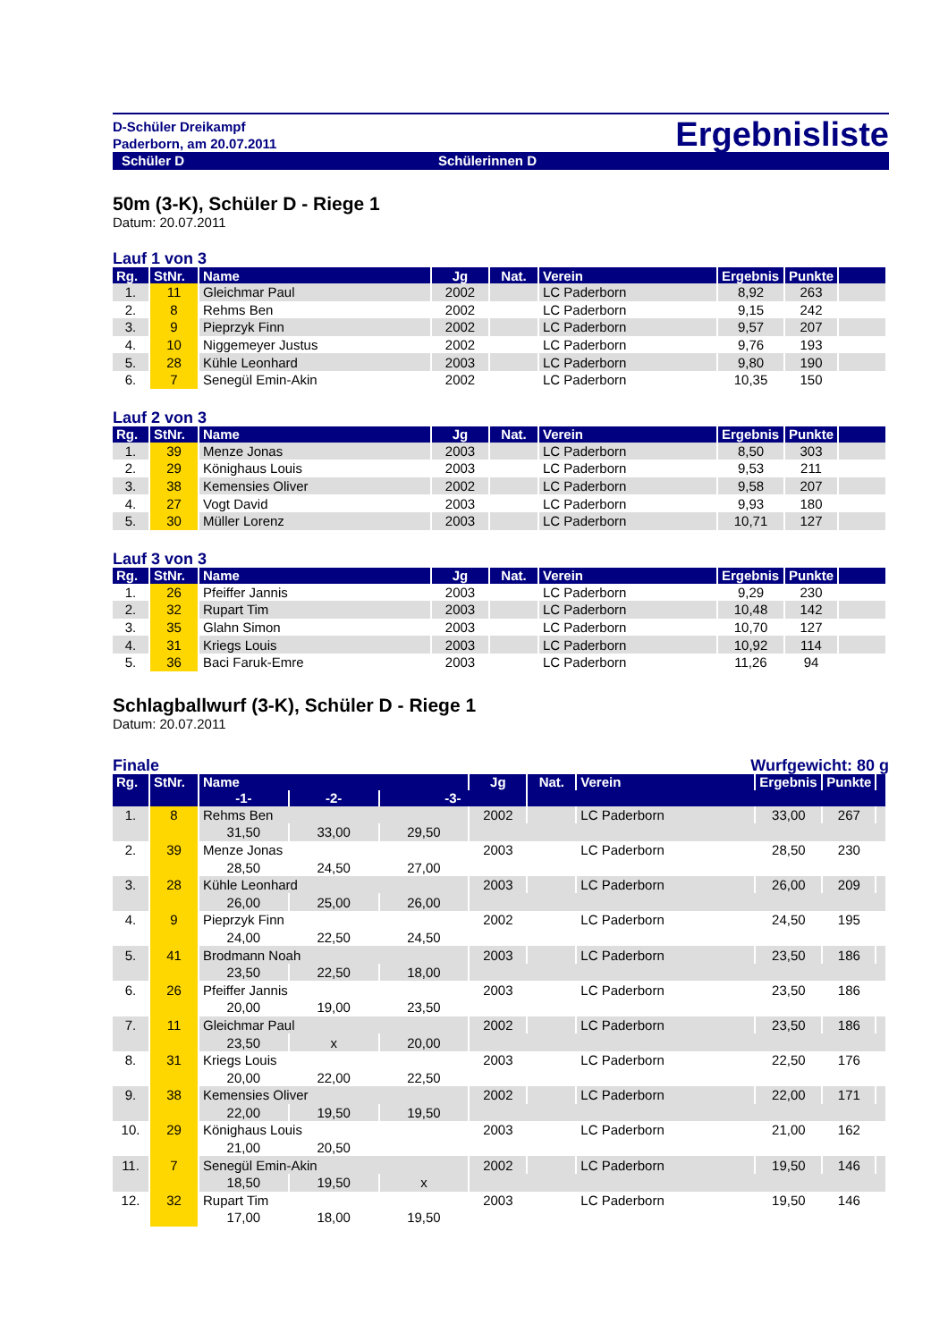D-Schüler Dreikampf
Paderborn, am 20.07.2011
Ergebnisliste
Schüler D Schülerinnen D
50m (3-K), Schüler D - Riege 1
Datum: 20.07.2011
Lauf 1 von 3
| Rg. | StNr. | Name | Jg | Nat. | Verein | Ergebnis | Punkte | |
| --- | --- | --- | --- | --- | --- | --- | --- | --- |
| 1. | 11 | Gleichmar Paul | 2002 | | LC Paderborn | 8,92 | 263 | |
| 2. | 8 | Rehms Ben | 2002 | | LC Paderborn | 9,15 | 242 | |
| 3. | 9 | Pieprzyk Finn | 2002 | | LC Paderborn | 9,57 | 207 | |
| 4. | 10 | Niggemeyer Justus | 2002 | | LC Paderborn | 9,76 | 193 | |
| 5. | 28 | Kühle Leonhard | 2003 | | LC Paderborn | 9,80 | 190 | |
| 6. | 7 | Senegül Emin-Akin | 2002 | | LC Paderborn | 10,35 | 150 | |
Lauf 2 von 3
| Rg. | StNr. | Name | Jg | Nat. | Verein | Ergebnis | Punkte | |
| --- | --- | --- | --- | --- | --- | --- | --- | --- |
| 1. | 39 | Menze Jonas | 2003 | | LC Paderborn | 8,50 | 303 | |
| 2. | 29 | Könighaus Louis | 2003 | | LC Paderborn | 9,53 | 211 | |
| 3. | 38 | Kemensies Oliver | 2002 | | LC Paderborn | 9,58 | 207 | |
| 4. | 27 | Vogt David | 2003 | | LC Paderborn | 9,93 | 180 | |
| 5. | 30 | Müller Lorenz | 2003 | | LC Paderborn | 10,71 | 127 | |
Lauf 3 von 3
| Rg. | StNr. | Name | Jg | Nat. | Verein | Ergebnis | Punkte | |
| --- | --- | --- | --- | --- | --- | --- | --- | --- |
| 1. | 26 | Pfeiffer Jannis | 2003 | | LC Paderborn | 9,29 | 230 | |
| 2. | 32 | Rupart Tim | 2003 | | LC Paderborn | 10,48 | 142 | |
| 3. | 35 | Glahn Simon | 2003 | | LC Paderborn | 10,70 | 127 | |
| 4. | 31 | Kriegs Louis | 2003 | | LC Paderborn | 10,92 | 114 | |
| 5. | 36 | Baci Faruk-Emre | 2003 | | LC Paderborn | 11,26 | 94 | |
Schlagballwurf (3-K), Schüler D - Riege 1
Datum: 20.07.2011
Finale Wurfgewicht: 80 g
| Rg. | StNr. | Name | | | Jg | Nat. | Verein | Ergebnis | Punkte | |
| --- | --- | --- | --- | --- | --- | --- | --- | --- | --- | --- |
| | | -1- | -2- | -3- | | | | | | |
| 1. | 8 | Rehms Ben | | | 2002 | | LC Paderborn | 33,00 | 267 | |
| | | 31,50 | 33,00 | 29,50 | | | | | | |
| 2. | 39 | Menze Jonas | | | 2003 | | LC Paderborn | 28,50 | 230 | |
| | | 28,50 | 24,50 | 27,00 | | | | | | |
| 3. | 28 | Kühle Leonhard | | | 2003 | | LC Paderborn | 26,00 | 209 | |
| | | 26,00 | 25,00 | 26,00 | | | | | | |
| 4. | 9 | Pieprzyk Finn | | | 2002 | | LC Paderborn | 24,50 | 195 | |
| | | 24,00 | 22,50 | 24,50 | | | | | | |
| 5. | 41 | Brodmann Noah | | | 2003 | | LC Paderborn | 23,50 | 186 | |
| | | 23,50 | 22,50 | 18,00 | | | | | | |
| 6. | 26 | Pfeiffer Jannis | | | 2003 | | LC Paderborn | 23,50 | 186 | |
| | | 20,00 | 19,00 | 23,50 | | | | | | |
| 7. | 11 | Gleichmar Paul | | | 2002 | | LC Paderborn | 23,50 | 186 | |
| | | 23,50 | x | 20,00 | | | | | | |
| 8. | 31 | Kriegs Louis | | | 2003 | | LC Paderborn | 22,50 | 176 | |
| | | 20,00 | 22,00 | 22,50 | | | | | | |
| 9. | 38 | Kemensies Oliver | | | 2002 | | LC Paderborn | 22,00 | 171 | |
| | | 22,00 | 19,50 | 19,50 | | | | | | |
| 10. | 29 | Könighaus Louis | | | 2003 | | LC Paderborn | 21,00 | 162 | |
| | | 21,00 | 20,50 | | | | | | | |
| 11. | 7 | Senegül Emin-Akin | | | 2002 | | LC Paderborn | 19,50 | 146 | |
| | | 18,50 | 19,50 | x | | | | | | |
| 12. | 32 | Rupart Tim | | | 2003 | | LC Paderborn | 19,50 | 146 | |
| | | 17,00 | 18,00 | 19,50 | | | | | | |